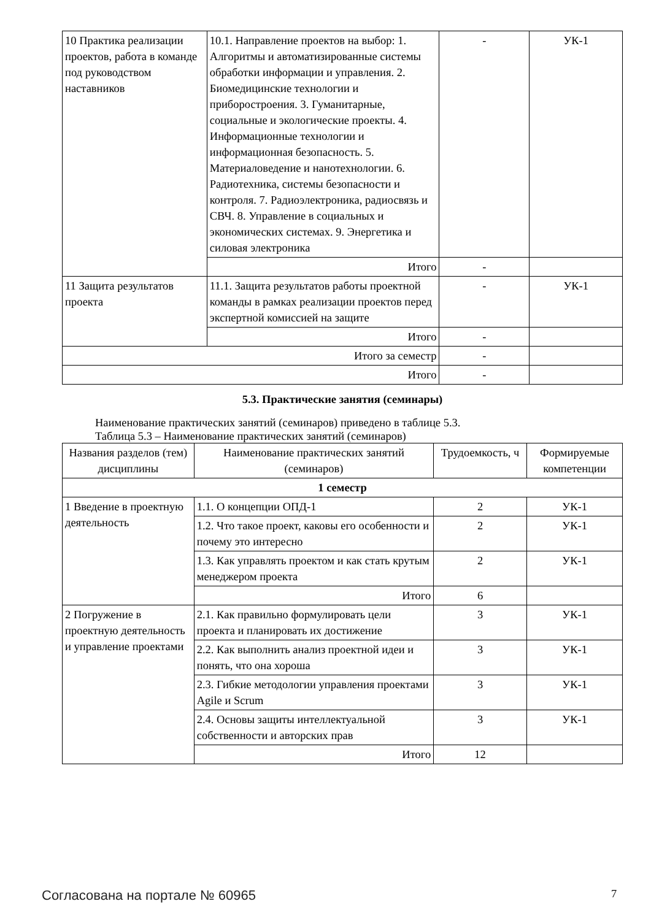| 10 Практика реализации проектов, работа в команде под руководством наставников | 10.1. Направление проектов на выбор: 1. Алгоритмы и автоматизированные системы обработки информации и управления. 2. Биомедицинские технологии и приборостроения. 3. Гуманитарные, социальные и экологические проекты. 4. Информационные технологии и информационная безопасность. 5. Материаловедение и нанотехнологии. 6. Радиотехника, системы безопасности и контроля. 7. Радиоэлектроника, радиосвязь и СВЧ. 8. Управление в социальных и экономических системах. 9. Энергетика и силовая электроника | - | УК-1 |
| | Итого | - | |
| 11 Защита результатов проекта | 11.1. Защита результатов работы проектной команды в рамках реализации проектов перед экспертной комиссией на защите | - | УК-1 |
| | Итого | - | |
| Итого за семестр | | - | |
| Итого | | - | |
5.3. Практические занятия (семинары)
Наименование практических занятий (семинаров) приведено в таблице 5.3.
Таблица 5.3 – Наименование практических занятий (семинаров)
| Названия разделов (тем) дисциплины | Наименование практических занятий (семинаров) | Трудоемкость, ч | Формируемые компетенции |
| --- | --- | --- | --- |
| 1 семестр | | | |
| 1 Введение в проектную деятельность | 1.1. О концепции ОПД-1 | 2 | УК-1 |
| | 1.2. Что такое проект, каковы его особенности и почему это интересно | 2 | УК-1 |
| | 1.3. Как управлять проектом и как стать крутым менеджером проекта | 2 | УК-1 |
| | Итого | 6 | |
| 2 Погружение в проектную деятельность и управление проектами | 2.1. Как правильно формулировать цели проекта и планировать их достижение | 3 | УК-1 |
| | 2.2. Как выполнить анализ проектной идеи и понять, что она хороша | 3 | УК-1 |
| | 2.3. Гибкие методологии управления проектами Agile и Scrum | 3 | УК-1 |
| | 2.4. Основы защиты интеллектуальной собственности и авторских прав | 3 | УК-1 |
| | Итого | 12 | |
Согласована на портале № 60965 7